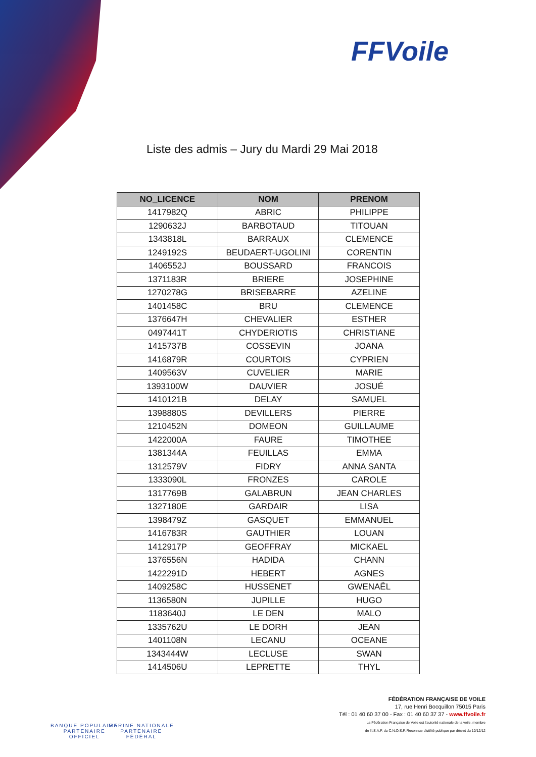FFVoile
Liste des admis – Jury du Mardi 29 Mai 2018
| NO_LICENCE | NOM | PRENOM |
| --- | --- | --- |
| 1417982Q | ABRIC | PHILIPPE |
| 1290632J | BARBOTAUD | TITOUAN |
| 1343818L | BARRAUX | CLEMENCE |
| 1249192S | BEUDAERT-UGOLINI | CORENTIN |
| 1406552J | BOUSSARD | FRANCOIS |
| 1371183R | BRIERE | JOSEPHINE |
| 1270278G | BRISEBARRE | AZELINE |
| 1401458C | BRU | CLEMENCE |
| 1376647H | CHEVALIER | ESTHER |
| 0497441T | CHYDERIOTIS | CHRISTIANE |
| 1415737B | COSSEVIN | JOANA |
| 1416879R | COURTOIS | CYPRIEN |
| 1409563V | CUVELIER | MARIE |
| 1393100W | DAUVIER | JOSUÉ |
| 1410121B | DELAY | SAMUEL |
| 1398880S | DEVILLERS | PIERRE |
| 1210452N | DOMEON | GUILLAUME |
| 1422000A | FAURE | TIMOTHEE |
| 1381344A | FEUILLAS | EMMA |
| 1312579V | FIDRY | ANNA SANTA |
| 1333090L | FRONZES | CAROLE |
| 1317769B | GALABRUN | JEAN CHARLES |
| 1327180E | GARDAIR | LISA |
| 1398479Z | GASQUET | EMMANUEL |
| 1416783R | GAUTHIER | LOUAN |
| 1412917P | GEOFFRAY | MICKAEL |
| 1376556N | HADIDA | CHANN |
| 1422291D | HEBERT | AGNES |
| 1409258C | HUSSENET | GWENAËL |
| 1136580N | JUPILLE | HUGO |
| 1183640J | LE DEN | MALO |
| 1335762U | LE DORH | JEAN |
| 1401108N | LECANU | OCEANE |
| 1343444W | LECLUSE | SWAN |
| 1414506U | LEPRETTE | THYL |
BANQUE POPULAIRE
PARTENAIRE
OFFICIEL
MARINE NATIONALE
PARTENAIRE
FÉDÉRAL
FÉDÉRATION FRANÇAISE DE VOILE
17, rue Henri Bocquillon 75015 Paris
Tél : 01 40 60 37 00 - Fax : 01 40 60 37 37 - www.ffvoile.fr
La Fédération Française de Voile est l'autorité nationale de la voile, membre
de l'I.S.A.F, du C.N.O.S.F. Reconnue d'utilité publique par décret du 10/12/12